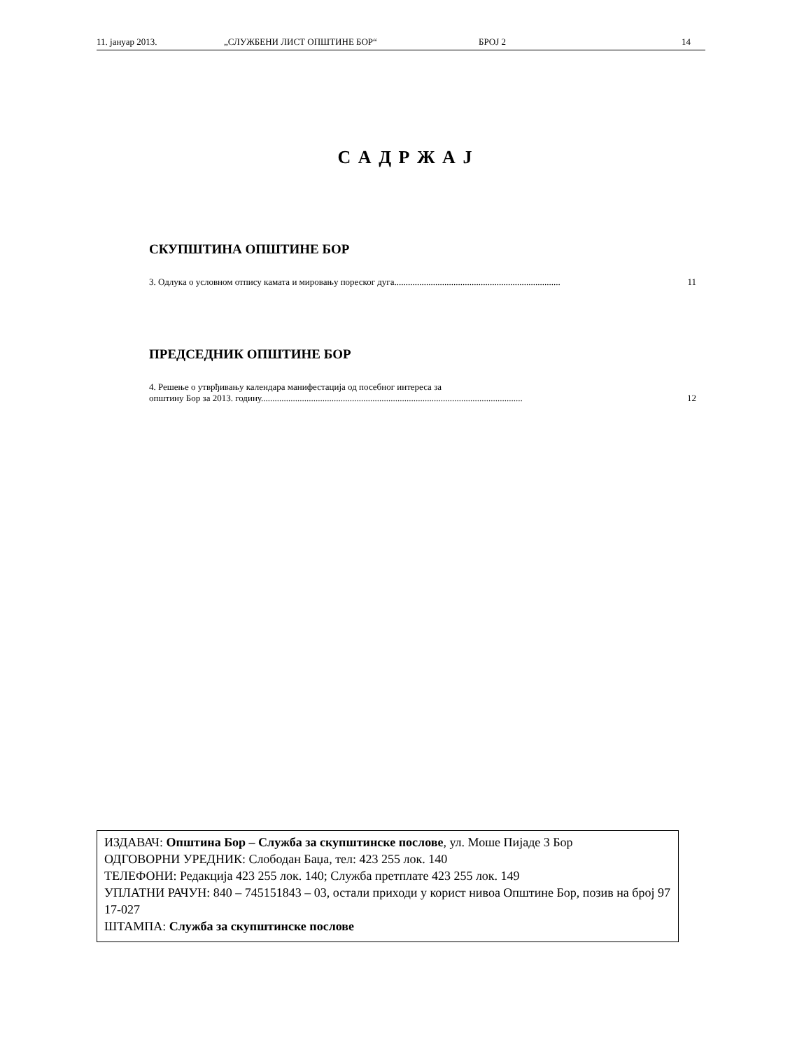11. јануар 2013. „СЛУЖБЕНИ ЛИСТ ОПШТИНЕ БОР“БРОЈ 2 14
С А Д Р Ж А Ј
СКУПШТИНА ОПШТИНЕ БОР
3. Одлука о условном отпису камата и мировању пореског дуга......................................................................... 11
ПРЕДСЕДНИК ОПШТИНЕ БОР
4. Решење о утврђивању календара манифестација од посебног интереса за
општину Бор за 2013. годину................................................................................................................... 12
ИЗДАВАЧ: Општина Бор – Служба за скупштинске послове, ул. Моше Пијаде 3 Бор
ОДГОВОРНИ УРЕДНИК: Слободан Баџа, тел: 423 255 лок. 140
ТЕЛЕФОНИ: Редакција 423 255 лок. 140; Служба претплате 423 255 лок. 149
УПЛАТНИ РАЧУН: 840 – 745151843 – 03, остали приходи у корист нивоа Општине Бор, позив на број 97 17-027
ШТАМПА: Служба за скупштинске послове